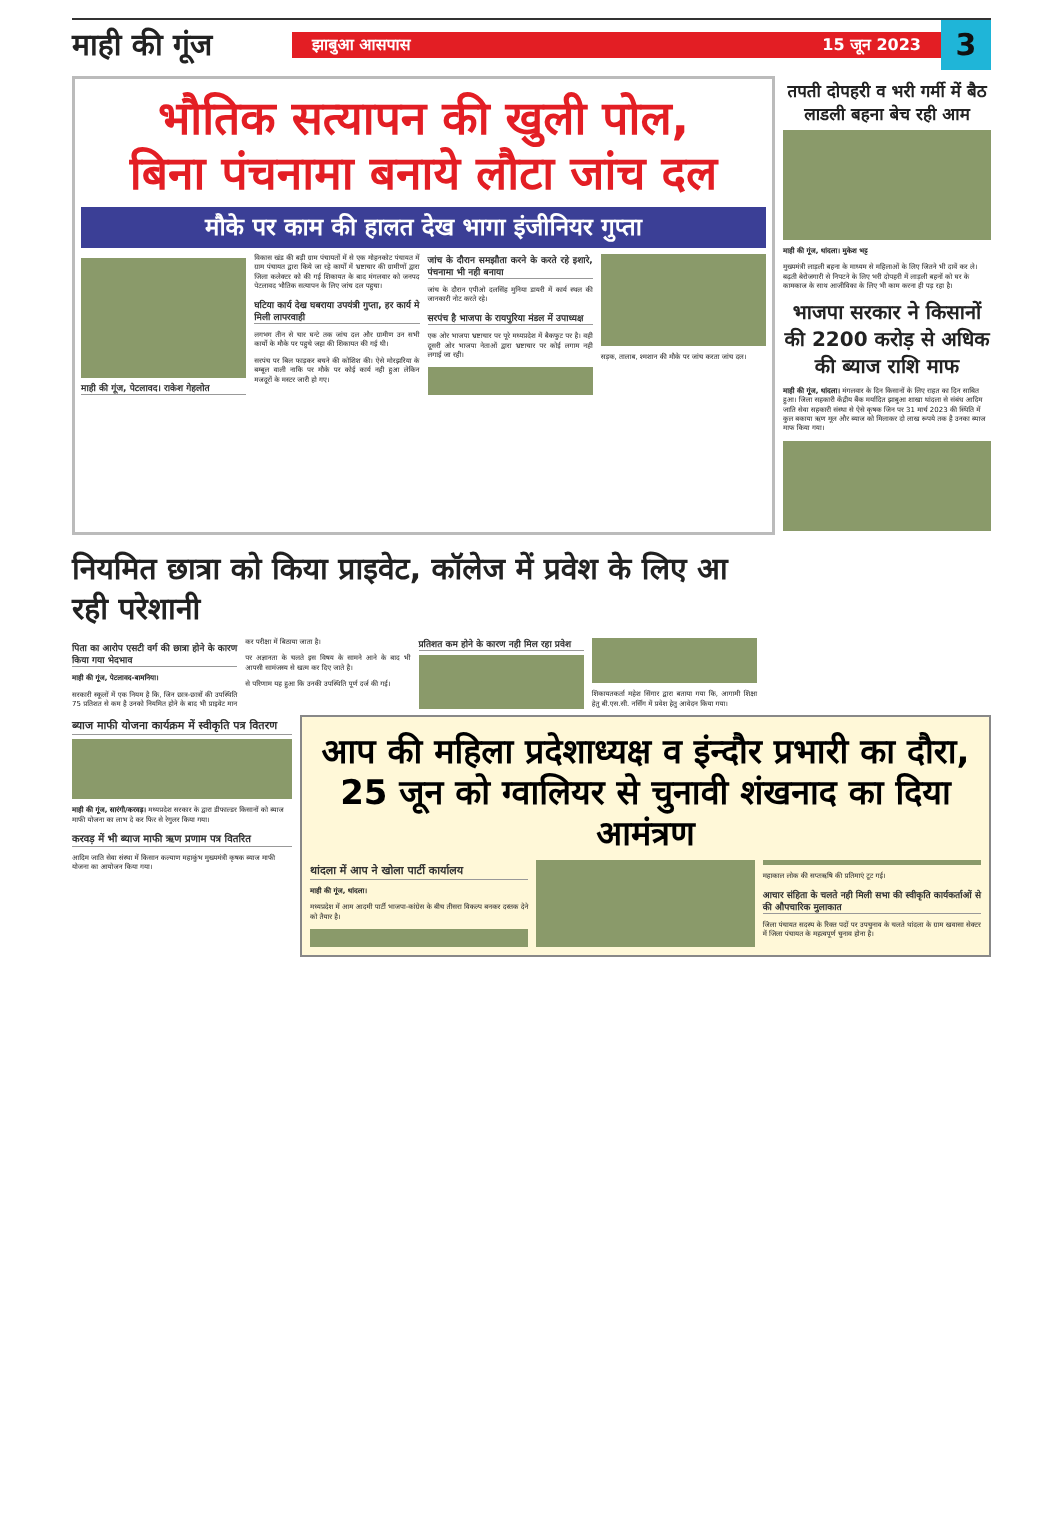माही की गूंज
झाबुआ आसपास 15 जून 2023
3
भौतिक सत्यापन की खुली पोल,
बिना पंचनामा बनाये लौटा जांच दल
मौके पर काम की हालत देख भागा इंजीनियर गुप्ता
माही की गूंज, पेटलावद। राकेश गेहलोत
विकास खंड की बड़ी ग्राम पंचायतों में से एक मोहनकोट पंचायत में ग्राम पंचायत द्वारा किये जा रहे कार्यों में भ्रष्टाचार की ग्रामीणों द्वारा जिला कलेक्टर को की गई शिकायत के बाद मंगलवार को जनपद पेटलावद भौतिक सत्यापन के लिए जांच दल पहुचा।
घटिया कार्य देख घबराया उपयंत्री गुप्ता, हर कार्य मे मिली लापरवाही
लगभग तीन से चार घन्टे तक जांच दल और ग्रामीण उन सभी कार्यो के मौके पर पहुचे जहा की शिकायत की गई थी।
सरपंच पर बिल फाड़कर बचने की कोशिश की। ऐसे मोरझरिया के बम्बूल वाली नाकि पर मौके पर कोई कार्य नही हुआ लेकिन मजदूरों के मस्टर जारी हो गए।
जांच के दौरान समझौता करने के करते रहे इशारे, पंचनामा भी नही बनाया
जांच के दौरान एपीओ दलसिंह मुनिया डायरी में कार्य स्थल की जानकारी नोट करते रहे।
सरपंच है भाजपा के रायपुरिया मंडल में उपाध्यक्ष
एक ओर भाजपा भ्रष्टाचार पर पूरे मध्यप्रदेश में बैकफुट पर है। वही दूसरी ओर भाजपा नेताओं द्वारा भ्रष्टाचार पर कोई लगाम नही लगाई जा रही।
सड़क, तालाब, श्मशान की मौके पर जांच करता जांच दल।
तपती दोपहरी व भरी गर्मी में बैठ लाडली बहना बेच रही आम
माही की गूंज, थांदला। मुकेश भट्ट
मुख्यमंत्री लाड़ली बहना के माध्यम से महिलाओं के लिए जितने भी दावें कर ले। बढ़ती बेरोजगारी से निपटने के लिए भरी दोपहरी में लाड़ली बहनों को घर के कामकाज के साथ आजीविका के लिए भी काम करना ही पड़ रहा है।
भाजपा सरकार ने किसानों की 2200 करोड़ से अधिक की ब्याज राशि माफ
माही की गूंज, थांदला। मंगलवार के दिन किसानों के लिए राहत का दिन साबित हुआ। जिला सहकारी केंद्रीय बैंक मर्यादित झाबुआ शाखा थांदला से संबंध आदिम जाति सेवा सहकारी संस्था से ऐसे कृषक जिन पर 31 मार्च 2023 की स्थिति में कुल बकाया ऋण मूल और ब्याज को मिलाकर दो लाख रूपये तक है उनका ब्याज माफ किया गया।
नियमित छात्रा को किया प्राइवेट, कॉलेज में प्रवेश के लिए आ रही परेशानी
पिता का आरोप एसटी वर्ग की छात्रा होने के कारण किया गया भेदभाव
माही की गूंज, पेटलावद-बामनिया।
सरकारी स्कूलों में एक नियम है कि, जिन छात्र-छात्रों की उपस्थिति 75 प्रतिशत से कम है उनको नियमित होने के बाद भी प्राइवेट मान कर परीक्षा में बिठाया जाता है।
पर अज्ञानता के चलते इस विषय के सामने आने के बाद भी आपसी सामंजस्य से खत्म कर दिए जाते है।
से परिणाम यह हुआ कि उनकी उपस्थिति पूर्ण दर्ज की गई।
प्रतिशत कम होने के कारण नही मिल रहा प्रवेश
शिकायतकर्ता महेश सिंगार द्वारा बताया गया कि, आगामी शिक्षा हेतु बी.एस.सी. नर्सिंग में प्रवेश हेतु आवेदन किया गया।
ब्याज माफी योजना कार्यक्रम में स्वीकृति पत्र वितरण
माही की गूंज, सारंगी/करवड़। मध्यप्रदेश सरकार के द्वारा डीफाल्डर किसानों को ब्याज माफी योजना का लाभ दे कर फिर से रेगुलर किया गया।
करवड़ में भी ब्याज माफी ऋण प्रणाम पत्र वितरित
आदिम जाति सेवा संस्था में किसान कल्याण महाकुंभ मुख्यमंत्री कृषक ब्याज माफी योजना का आयोजन किया गया।
आप की महिला प्रदेशाध्यक्ष व इंन्दौर प्रभारी का दौरा, 25 जून को ग्वालियर से चुनावी शंखनाद का दिया आमंत्रण
थांदला में आप ने खोला पार्टी कार्यालय
माही की गूंज, थांदला।
मध्यप्रदेश में आम आदमी पार्टी भाजपा-कांग्रेस के बीच तीसरा विकल्प बनकर दस्तक देने को तैयार है।
महाकाल लोक की सप्तऋषि की प्रतिमाएं टूट गई।
आचार संहिता के चलते नही मिली सभा की स्वीकृति कार्यकर्ताओं से की औपचारिक मुलाकात
जिला पंचायत सदस्य के रिक्त पदों पर उपचुनाव के चलते थांदला के ग्राम खवासा सेक्टर में जिला पंचायत के महत्वपूर्ण चुनाव होना है।